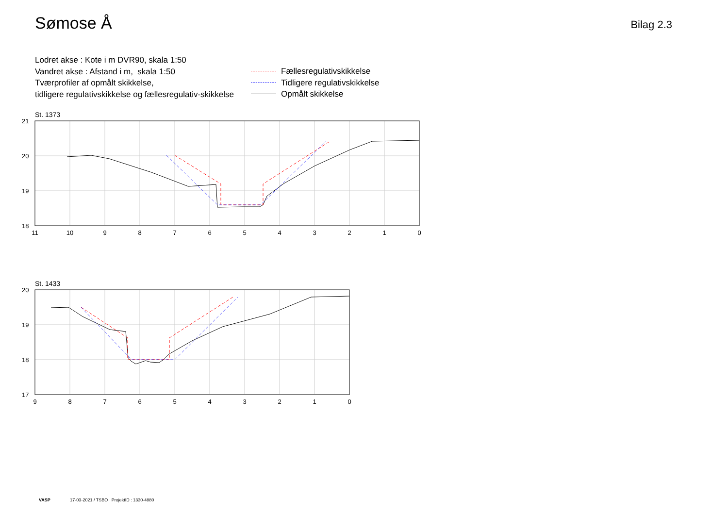Sømose Å
Bilag 2.3
Lodret akse : Kote i m DVR90, skala 1:50
Vandret akse : Afstand i m, skala 1:50
Tværprofiler af opmålt skikkelse,
tidligere regulativskikkelse og fællesregulativ-skikkelse
Fællesregulativskikkelse
Tidligere regulativskikkelse
Opmålt skikkelse
St. 1373
21
20
19
18
11
10
9
8
7
6
5
4
3
2
1
0
St. 1433
20
19
18
17
9
8
7
6
5
4
3
2
1
0
VASP 17-03-2021 / TSBO ProjektID : 1330-4880